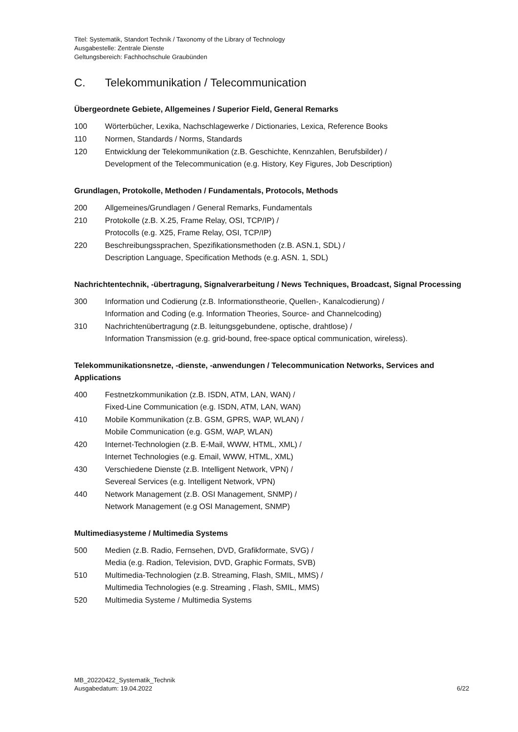Titel: Systematik, Standort Technik / Taxonomy of the Library of Technology
Ausgabestelle: Zentrale Dienste
Geltungsbereich: Fachhochschule Graubünden
C. Telekommunikation / Telecommunication
Übergeordnete Gebiete, Allgemeines / Superior Field, General Remarks
100 Wörterbücher, Lexika, Nachschlagewerke / Dictionaries, Lexica, Reference Books
110 Normen, Standards / Norms, Standards
120 Entwicklung der Telekommunikation (z.B. Geschichte, Kennzahlen, Berufsbilder) /
Development of the Telecommunication (e.g. History, Key Figures, Job Description)
Grundlagen, Protokolle, Methoden / Fundamentals, Protocols, Methods
200 Allgemeines/Grundlagen / General Remarks, Fundamentals
210 Protokolle (z.B. X.25, Frame Relay, OSI, TCP/IP) /
Protocolls (e.g. X25, Frame Relay, OSI, TCP/IP)
220 Beschreibungssprachen, Spezifikationsmethoden (z.B. ASN.1, SDL) /
Description Language, Specification Methods (e.g. ASN. 1, SDL)
Nachrichtentechnik, -übertragung, Signalverarbeitung / News Techniques, Broadcast, Signal Processing
300 Information und Codierung (z.B. Informationstheorie, Quellen-, Kanalcodierung) /
Information and Coding (e.g. Information Theories, Source- and Channelcoding)
310 Nachrichtenübertragung (z.B. leitungsgebundene, optische, drahtlose) /
Information Transmission (e.g. grid-bound, free-space optical communication, wireless).
Telekommunikationsnetze, -dienste, -anwendungen / Telecommunication Networks, Services and Applications
400 Festnetzkommunikation (z.B. ISDN, ATM, LAN, WAN) /
Fixed-Line Communication (e.g. ISDN, ATM, LAN, WAN)
410 Mobile Kommunikation (z.B. GSM, GPRS, WAP, WLAN) /
Mobile Communication (e.g. GSM, WAP, WLAN)
420 Internet-Technologien (z.B. E-Mail, WWW, HTML, XML) /
Internet Technologies (e.g. Email, WWW, HTML, XML)
430 Verschiedene Dienste (z.B. Intelligent Network, VPN) /
Severeal Services (e.g. Intelligent Network, VPN)
440 Network Management (z.B. OSI Management, SNMP) /
Network Management (e.g OSI Management, SNMP)
Multimediasysteme / Multimedia Systems
500 Medien (z.B. Radio, Fernsehen, DVD, Grafikformate, SVG) /
Media (e.g. Radion, Television, DVD, Graphic Formats, SVB)
510 Multimedia-Technologien (z.B. Streaming, Flash, SMIL, MMS) /
Multimedia Technologies (e.g. Streaming , Flash, SMIL, MMS)
520 Multimedia Systeme / Multimedia Systems
MB_20220422_Systematik_Technik
Ausgabedatum: 19.04.2022
6/22